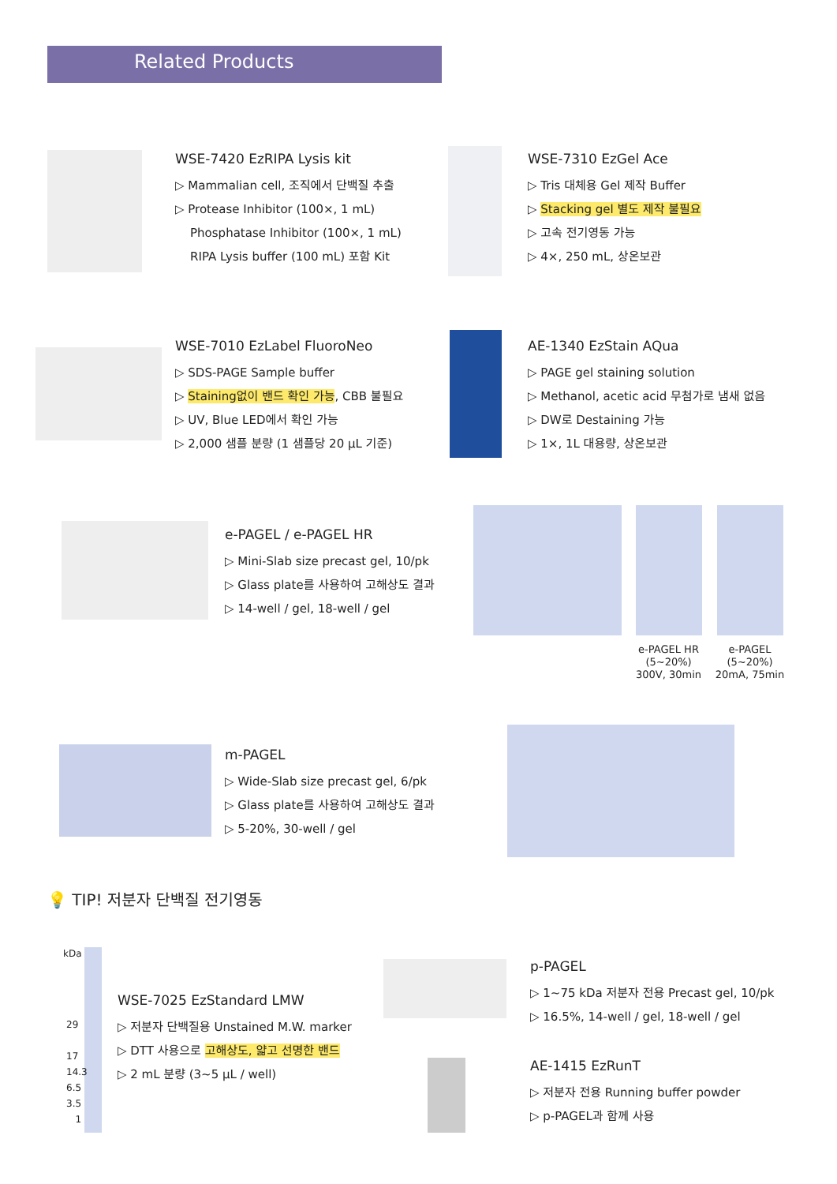Related Products
WSE-7420 EzRIPA Lysis kit
▷ Mammalian cell, 조직에서 단백질 추출
▷ Protease Inhibitor (100×, 1 mL)
Phosphatase Inhibitor (100×, 1 mL)
RIPA Lysis buffer (100 mL) 포함 Kit
WSE-7310 EzGel Ace
▷ Tris 대체용 Gel 제작 Buffer
▷ Stacking gel 별도 제작 불필요
▷ 고속 전기영동 가능
▷ 4×, 250 mL, 상온보관
WSE-7010 EzLabel FluoroNeo
▷ SDS-PAGE Sample buffer
▷ Staining없이 밴드 확인 가능, CBB 불필요
▷ UV, Blue LED에서 확인 가능
▷ 2,000 샘플 분량 (1 샘플당 20 μL 기준)
AE-1340 EzStain AQua
▷ PAGE gel staining solution
▷ Methanol, acetic acid 무첨가로 냄새 없음
▷ DW로 Destaining 가능
▷ 1×, 1L 대용량, 상온보관
e-PAGEL / e-PAGEL HR
▷ Mini-Slab size precast gel, 10/pk
▷ Glass plate를 사용하여 고해상도 결과
▷ 14-well / gel, 18-well / gel
e-PAGEL HR
(5~20%)
300V, 30min
e-PAGEL
(5~20%)
20mA, 75min
m-PAGEL
▷ Wide-Slab size precast gel, 6/pk
▷ Glass plate를 사용하여 고해상도 결과
▷ 5-20%, 30-well / gel
💡 TIP! 저분자 단백질 전기영동
kDa
29
17
14.3
6.5
3.5
1
WSE-7025 EzStandard LMW
▷ 저분자 단백질용 Unstained M.W. marker
▷ DTT 사용으로 고해상도, 얇고 선명한 밴드
▷ 2 mL 분량 (3~5 μL / well)
p-PAGEL
▷ 1~75 kDa 저분자 전용 Precast gel, 10/pk
▷ 16.5%, 14-well / gel, 18-well / gel
AE-1415 EzRunT
▷ 저분자 전용 Running buffer powder
▷ p-PAGEL과 함께 사용